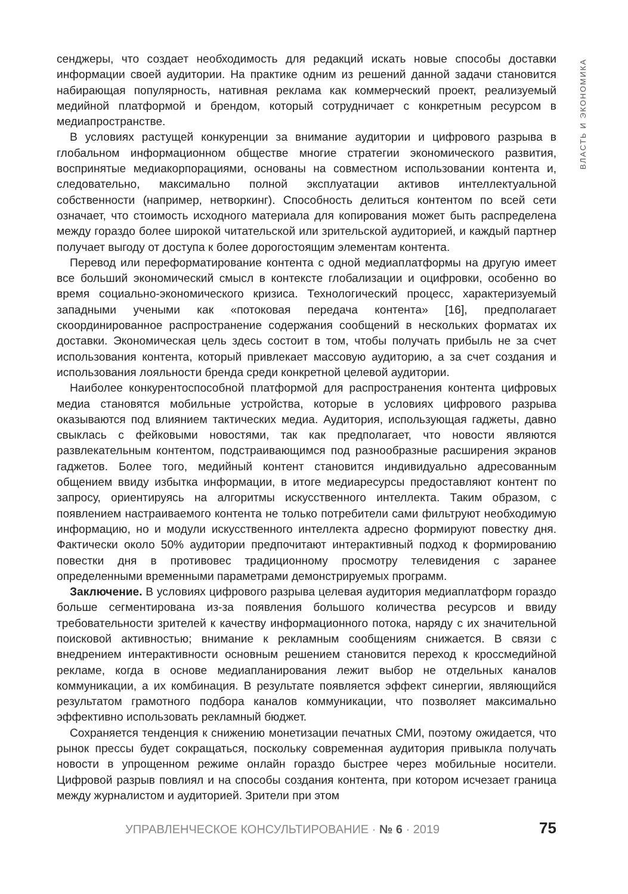ВЛАСТЬ И ЭКОНОМИКА
сенджеры, что создает необходимость для редакций искать новые способы доставки информации своей аудитории. На практике одним из решений данной задачи становится набирающая популярность, нативная реклама как коммерческий проект, реализуемый медийной платформой и брендом, который сотрудничает с конкретным ресурсом в медиапространстве.
В условиях растущей конкуренции за внимание аудитории и цифрового разрыва в глобальном информационном обществе многие стратегии экономического развития, воспринятые медиакорпорациями, основаны на совместном использовании контента и, следовательно, максимально полной эксплуатации активов интеллектуальной собственности (например, нетворкинг). Способность делиться контентом по всей сети означает, что стоимость исходного материала для копирования может быть распределена между гораздо более широкой читательской или зрительской аудиторией, и каждый партнер получает выгоду от доступа к более дорогостоящим элементам контента.
Перевод или переформатирование контента с одной медиаплатформы на другую имеет все больший экономический смысл в контексте глобализации и оцифровки, особенно во время социально-экономического кризиса. Технологический процесс, характеризуемый западными учеными как «потоковая передача контента» [16], предполагает скоординированное распространение содержания сообщений в нескольких форматах их доставки. Экономическая цель здесь состоит в том, чтобы получать прибыль не за счет использования контента, который привлекает массовую аудиторию, а за счет создания и использования лояльности бренда среди конкретной целевой аудитории.
Наиболее конкурентоспособной платформой для распространения контента цифровых медиа становятся мобильные устройства, которые в условиях цифрового разрыва оказываются под влиянием тактических медиа. Аудитория, использующая гаджеты, давно свыклась с фейковыми новостями, так как предполагает, что новости являются развлекательным контентом, подстраивающимся под разнообразные расширения экранов гаджетов. Более того, медийный контент становится индивидуально адресованным общением ввиду избытка информации, в итоге медиаресурсы предоставляют контент по запросу, ориентируясь на алгоритмы искусственного интеллекта. Таким образом, с появлением настраиваемого контента не только потребители сами фильтруют необходимую информацию, но и модули искусственного интеллекта адресно формируют повестку дня. Фактически около 50% аудитории предпочитают интерактивный подход к формированию повестки дня в противовес традиционному просмотру телевидения с заранее определенными временными параметрами демонстрируемых программ.
Заключение. В условиях цифрового разрыва целевая аудитория медиаплатформ гораздо больше сегментирована из-за появления большого количества ресурсов и ввиду требовательности зрителей к качеству информационного потока, наряду с их значительной поисковой активностью; внимание к рекламным сообщениям снижается. В связи с внедрением интерактивности основным решением становится переход к кроссмедийной рекламе, когда в основе медиапланирования лежит выбор не отдельных каналов коммуникации, а их комбинация. В результате появляется эффект синергии, являющийся результатом грамотного подбора каналов коммуникации, что позволяет максимально эффективно использовать рекламный бюджет.
Сохраняется тенденция к снижению монетизации печатных СМИ, поэтому ожидается, что рынок прессы будет сокращаться, поскольку современная аудитория привыкла получать новости в упрощенном режиме онлайн гораздо быстрее через мобильные носители. Цифровой разрыв повлиял и на способы создания контента, при котором исчезает граница между журналистом и аудиторией. Зрители при этом
УПРАВЛЕНЧЕСКОЕ КОНСУЛЬТИРОВАНИЕ · № 6 · 2019 75